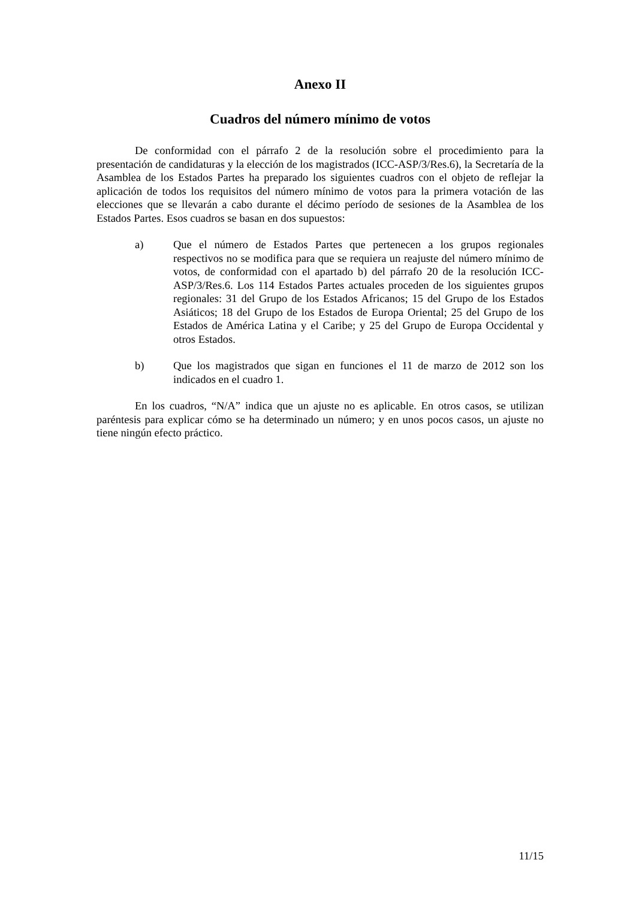Anexo II
Cuadros del número mínimo de votos
De conformidad con el párrafo 2 de la resolución sobre el procedimiento para la presentación de candidaturas y la elección de los magistrados (ICC-ASP/3/Res.6), la Secretaría de la Asamblea de los Estados Partes ha preparado los siguientes cuadros con el objeto de reflejar la aplicación de todos los requisitos del número mínimo de votos para la primera votación de las elecciones que se llevarán a cabo durante el décimo período de sesiones de la Asamblea de los Estados Partes. Esos cuadros se basan en dos supuestos:
a) Que el número de Estados Partes que pertenecen a los grupos regionales respectivos no se modifica para que se requiera un reajuste del número mínimo de votos, de conformidad con el apartado b) del párrafo 20 de la resolución ICC-ASP/3/Res.6. Los 114 Estados Partes actuales proceden de los siguientes grupos regionales: 31 del Grupo de los Estados Africanos; 15 del Grupo de los Estados Asiáticos; 18 del Grupo de los Estados de Europa Oriental; 25 del Grupo de los Estados de América Latina y el Caribe; y 25 del Grupo de Europa Occidental y otros Estados.
b) Que los magistrados que sigan en funciones el 11 de marzo de 2012 son los indicados en el cuadro 1.
En los cuadros, “N/A” indica que un ajuste no es aplicable. En otros casos, se utilizan paréntesis para explicar cómo se ha determinado un número; y en unos pocos casos, un ajuste no tiene ningún efecto práctico.
11/15